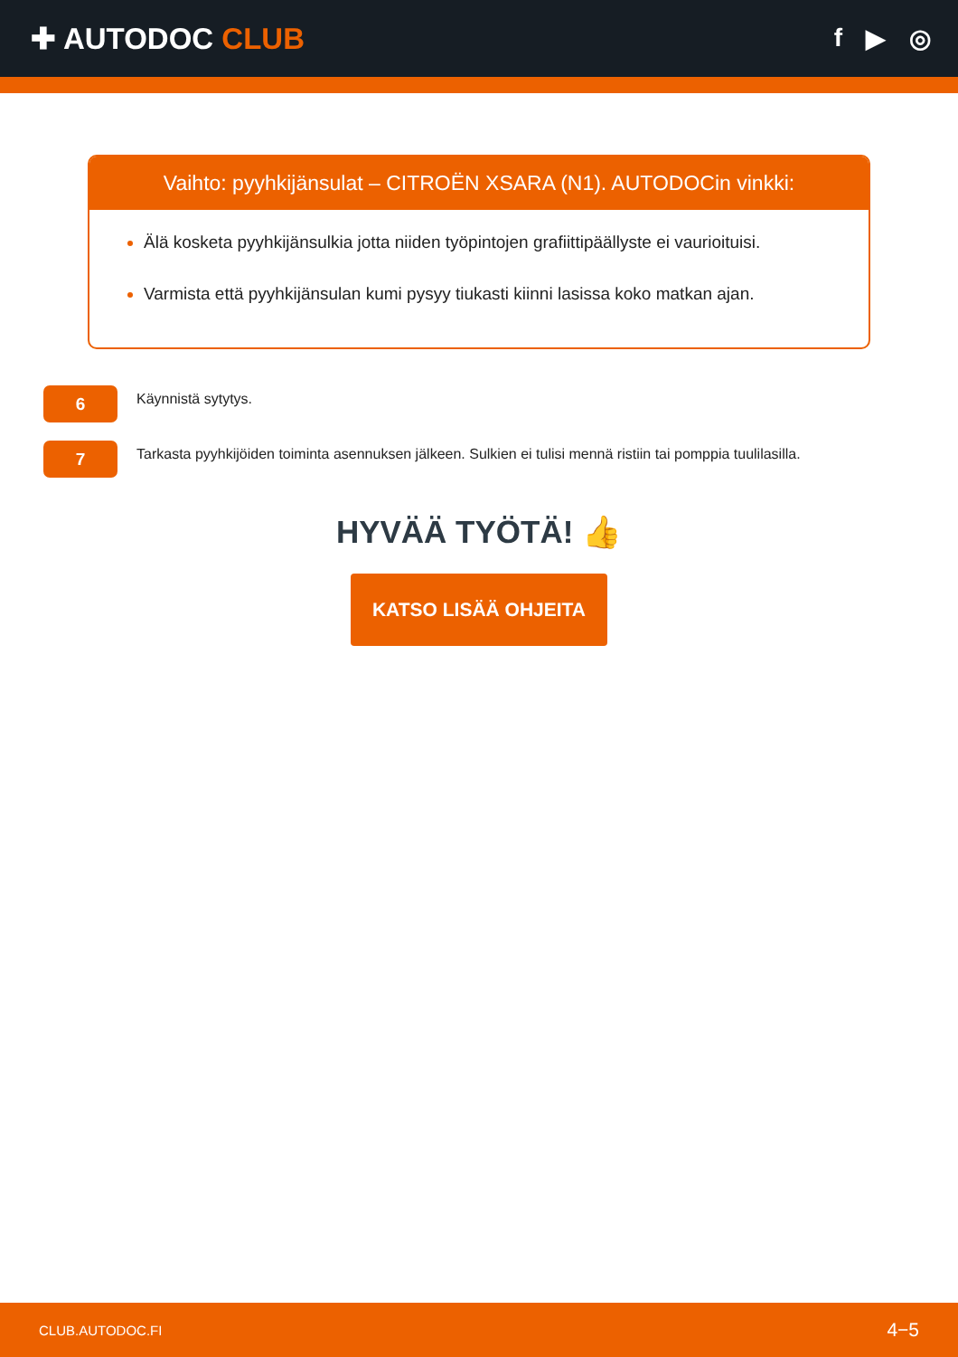✚ AUTODOC CLUB
f ▶ ◎
Vaihto: pyyhkijänsulat – CITROËN XSARA (N1). AUTODOCin vinkki:
Älä kosketa pyyhkijänsulkia jotta niiden työpintojen grafiittipäällyste ei vaurioituisi.
Varmista että pyyhkijänsulan kumi pysyy tiukasti kiinni lasissa koko matkan ajan.
6
Käynnistä sytytys.
7
Tarkasta pyyhkijöiden toiminta asennuksen jälkeen. Sulkien ei tulisi mennä ristiin tai pomppia tuulilasilla.
HYVÄÄ TYÖTÄ! 👍
KATSO LISÄÄ OHJEITA
CLUB.AUTODOC.FI 4−5